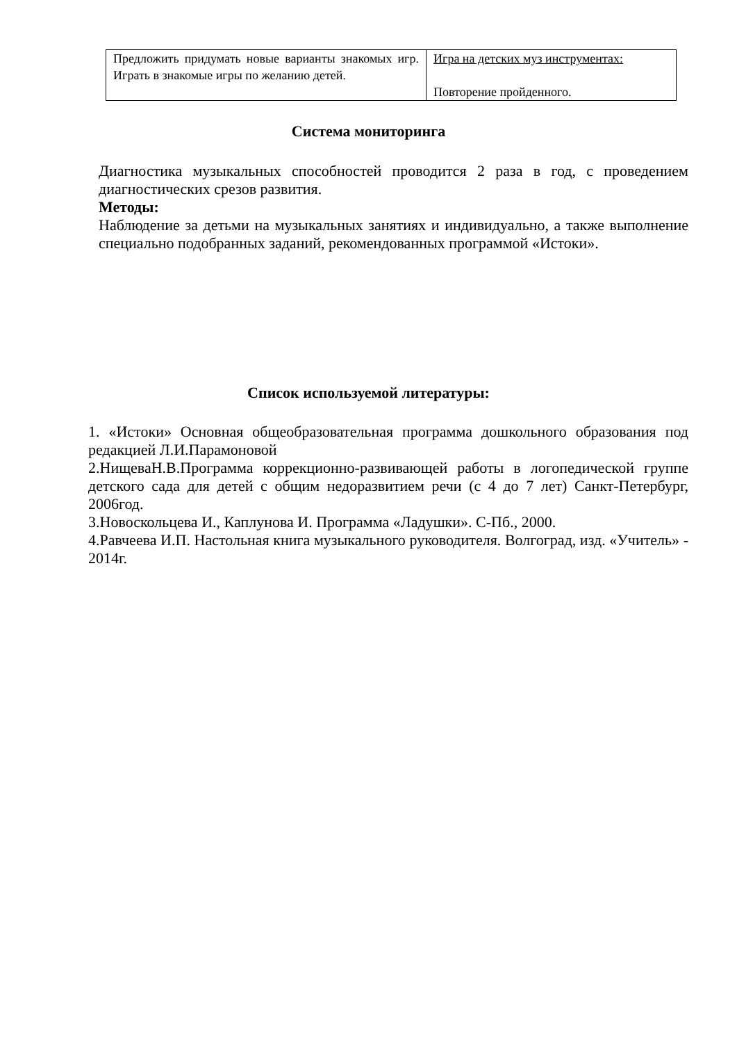| Предложить придумать новые варианты знакомых игр. Играть в знакомые игры по желанию детей. | Игра на детских муз инструментах: Повторение пройденного. |
Система мониторинга
Диагностика музыкальных способностей проводится 2 раза в год, с проведением диагностических срезов развития.
Методы:
Наблюдение за детьми на музыкальных занятиях и индивидуально, а также выполнение специально подобранных заданий, рекомендованных программой «Истоки».
Список используемой литературы:
1. «Истоки» Основная общеобразовательная программа дошкольного образования под редакцией Л.И.Парамоновой
2.НищеваН.В.Программа коррекционно-развивающей работы в логопедической группе детского сада для детей с общим недоразвитием речи (с 4 до 7 лет) Санкт-Петербург, 2006год.
3.Новоскольцева И., Каплунова И. Программа «Ладушки». С-Пб., 2000.
4.Равчеева И.П. Настольная книга музыкального руководителя. Волгоград, изд. «Учитель» - 2014г.